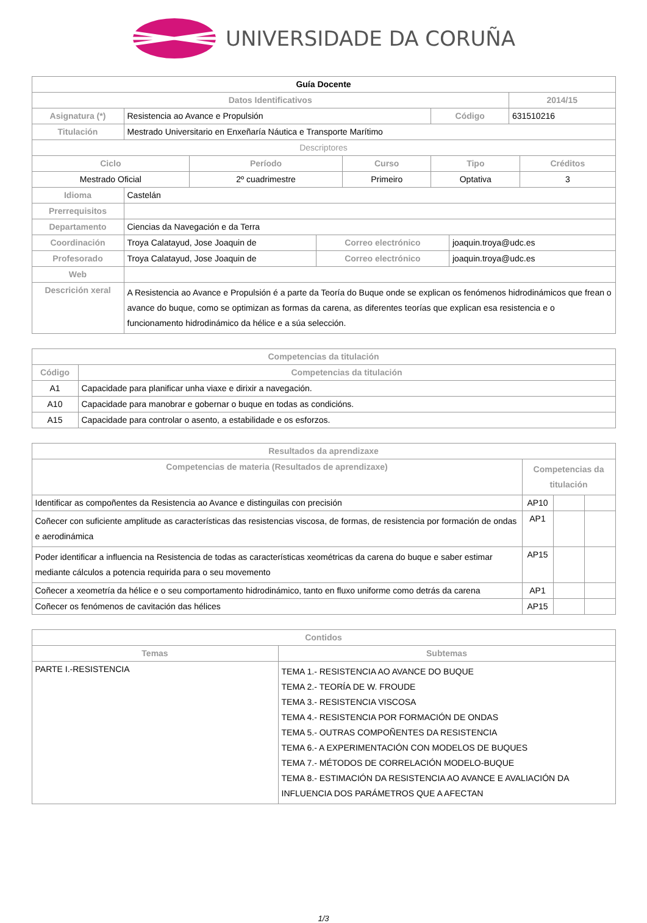UNIVERSIDADE DA CORUÑA
| Guía Docente | | | |
| --- | --- | --- | --- |
| Datos Identificativos | | | 2014/15 |
| Asignatura (*) | Resistencia ao Avance e Propulsión | Código | 631510216 |
| Titulación | Mestrado Universitario en Enxeñaría Náutica e Transporte Marítimo | | |
| Descriptores | | | |
| Ciclo | Período | Curso | Tipo | Créditos |
| --- | --- | --- | --- | --- |
| Mestrado Oficial | 2º cuadrimestre | Primeiro | Optativa | 3 |
| Idioma | Castelán | | |
| Prerrequisitos | | | |
| Departamento | Ciencias da Navegación e da Terra | | |
| Coordinación | Troya Calatayud, Jose Joaquin de | Correo electrónico | joaquin.troya@udc.es |
| Profesorado | Troya Calatayud, Jose Joaquin de | Correo electrónico | joaquin.troya@udc.es |
| Web | | | |
| Descrición xeral | A Resistencia ao Avance e Propulsión é a parte da Teoría do Buque onde se explican os fenómenos hidrodinámicos que frean o avance do buque, como se optimizan as formas da carena, as diferentes teorías que explican esa resistencia e o funcionamento hidrodinámico da hélice e a súa selección. | | |
| Competencias da titulación | |
| --- | --- |
| Código | Competencias da titulación |
| A1 | Capacidade para planificar unha viaxe e dirixir a navegación. |
| A10 | Capacidade para manobrar e gobernar o buque en todas as condicións. |
| A15 | Capacidade para controlar o asento, a estabilidade e os esforzos. |
| Resultados da aprendizaxe | | | |
| --- | --- | --- | --- |
| Competencias de materia (Resultados de aprendizaxe) | Competencias da titulación | | |
| Identificar as compoñentes da Resistencia ao Avance e distinguilas con precisión | AP10 | | |
| Coñecer con suficiente amplitude as características das resistencias viscosa, de formas, de resistencia por formación de ondas e aerodinámica | AP1 | | |
| Poder identificar a influencia na Resistencia de todas as características xeométricas da carena do buque e saber estimar mediante cálculos a potencia requirida para o seu movemento | AP15 | | |
| Coñecer a xeometría da hélice e o seu comportamento hidrodinámico, tanto en fluxo uniforme como detrás da carena | AP1 | | |
| Coñecer os fenómenos de cavitación das hélices | AP15 | | |
| Contidos | |
| --- | --- |
| Temas | Subtemas |
| PARTE I.-RESISTENCIA | TEMA 1.- RESISTENCIA AO AVANCE DO BUQUE TEMA 2.- TEORÍA DE W. FROUDE TEMA 3.- RESISTENCIA VISCOSA TEMA 4.- RESISTENCIA POR FORMACIÓN DE ONDAS TEMA 5.- OUTRAS COMPOÑENTES DA RESISTENCIA TEMA 6.- A EXPERIMENTACIÓN CON MODELOS DE BUQUES TEMA 7.- MÉTODOS DE CORRELACIÓN MODELO-BUQUE TEMA 8.- ESTIMACIÓN DA RESISTENCIA AO AVANCE E AVALIACIÓN DA INFLUENCIA DOS PARÁMETROS QUE A AFECTAN |
1/3